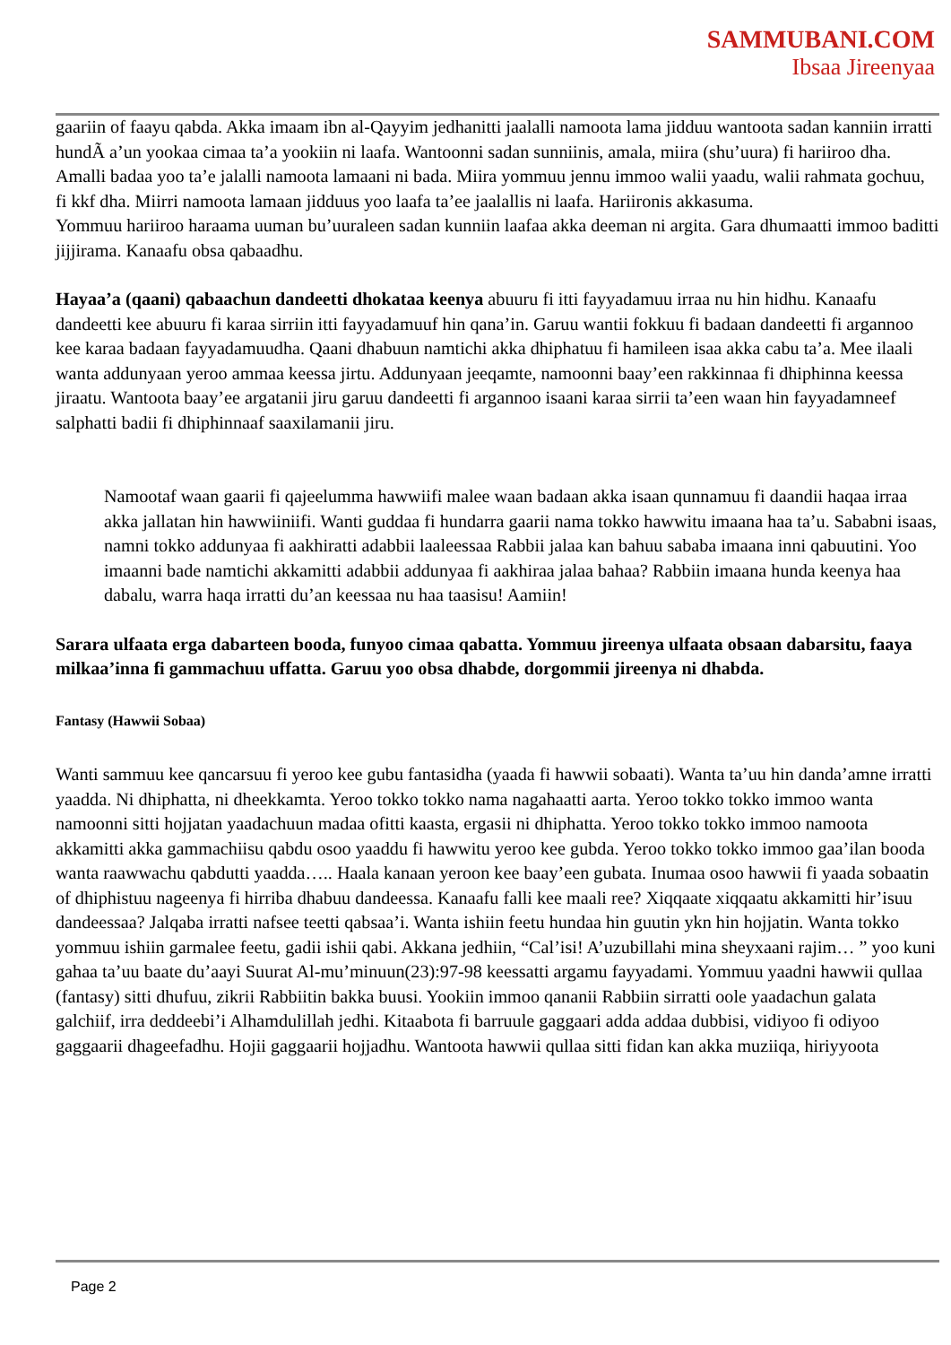SAMMUBANI.COM
Ibsaa Jireenyaa
gaariin of faayu qabda. Akka imaam ibn al-Qayyim jedhanitti jaalalli namoota lama jidduu wantoota sadan kanniin irratti hundÃ a’un yookaa cimaa ta’a yookiin ni laafa. Wantoonni sadan sunniinis, amala, miira (shu’uura) fi hariiroo dha. Amalli badaa yoo ta’e jalalli namoota lamaani ni bada. Miira yommuu jennu immoo walii yaadu, walii rahmata gochuu, fi kkf dha. Miirri namoota lamaan jidduus yoo laafa ta’ee jaalallis ni laafa. Hariironis akkasuma.
Yommuu hariiroo haraama uuman bu’uuraleen sadan kunniin laafaa akka deeman ni argita. Gara dhumaatti immoo baditti jijjirama. Kanaafu obsa qabaadhu.
Hayaa’a (qaani) qabaachun dandeetti dhokataa keenya abuuru fi itti fayyadamuu irraa nu hin hidhu. Kanaafu dandeetti kee abuuru fi karaa sirriin itti fayyadamuuf hin qana’in. Garuu wantii fokkuu fi badaan dandeetti fi argannoo kee karaa badaan fayyadamuudha. Qaani dhabuun namtichi akka dhiphatuu fi hamileen isaa akka cabu ta’a. Mee ilaali wanta addunyaan yeroo ammaa keessa jirtu. Addunyaan jeeqamte, namoonni baay’een rakkinnaa fi dhiphinna keessa jiraatu. Wantoota baay’ee argatanii jiru garuu dandeetti fi argannoo isaani karaa sirrii ta’een waan hin fayyadamneef salphatti badii fi dhiphinnaaf saaxilamanii jiru.
Namootaf waan gaarii fi qajeelumma hawwiifi malee waan badaan akka isaan qunnamuu fi daandii haqaa irraa akka jallatan hin hawwiiniifi. Wanti guddaa fi hundarra gaarii nama tokko hawwitu imaana haa ta’u. Sababni isaas, namni tokko addunyaa fi aakhiratti adabbii laaleessaa Rabbii jalaa kan bahuu sababa imaana inni qabuutini. Yoo imaanni bade namtichi akkamitti adabbii addunyaa fi aakhiraa jalaa bahaa? Rabbiin imaana hunda keenya haa dabalu, warra haqa irratti du’an keessaa nu haa taasisu! Aamiin!
Sarara ulfaata erga dabarteen booda, funyoo cimaa qabatta. Yommuu jireenya ulfaata obsaan dabarsitu, faaya milkaa’inna fi gammachuu uffatta. Garuu yoo obsa dhabde, dorgommii jireenya ni dhabda.
Fantasy (Hawwii Sobaa)
Wanti sammuu kee qancarsuu fi yeroo kee gubu fantasidha (yaada fi hawwii sobaati). Wanta ta’uu hin danda’amne irratti yaadda. Ni dhiphatta, ni dheekkamta. Yeroo tokko tokko nama nagahaatti aarta. Yeroo tokko tokko immoo wanta namoonni sitti hojjatan yaadachuun madaa ofitti kaasta, ergasii ni dhiphatta. Yeroo tokko tokko immoo namoota akkamitti akka gammachiisu qabdu osoo yaaddu fi hawwitu yeroo kee gubda. Yeroo tokko tokko immoo gaa’ilan booda wanta raawwachu qabdutti yaadda….. Haala kanaan yeroon kee baay’een gubata. Inumaa osoo hawwii fi yaada sobaatin of dhiphistuu nageenya fi hirriba dhabuu dandeessa. Kanaafu falli kee maali ree? Xiqqaate xiqqaatu akkamitti hir’isuu dandeessaa? Jalqaba irratti nafsee teetti qabsaa’i. Wanta ishiin feetu hundaa hin guutin ykn hin hojjatin. Wanta tokko yommuu ishiin garmalee feetu, gadii ishii qabi. Akkana jedhiin, “Cal’isi! A’uzubillahi mina sheyxaani rajim… ” yoo kuni gahaa ta’uu baate du’aayi Suurat Al-mu’minuun(23):97-98 keessatti argamu fayyadami. Yommuu yaadni hawwii qullaa (fantasy) sitti dhufuu, zikrii Rabbiitin bakka buusi. Yookiin immoo qananii Rabbiin sirratti oole yaadachun galata galchiif, irra deddeebi’i Alhamdulillah jedhi. Kitaabota fi barruule gaggaari adda addaa dubbisi, vidiyoo fi odiyoo gaggaarii dhageefadhu. Hojii gaggaarii hojjadhu. Wantoota hawwii qullaa sitti fidan kan akka muziiqa, hiriyyoota
Page 2